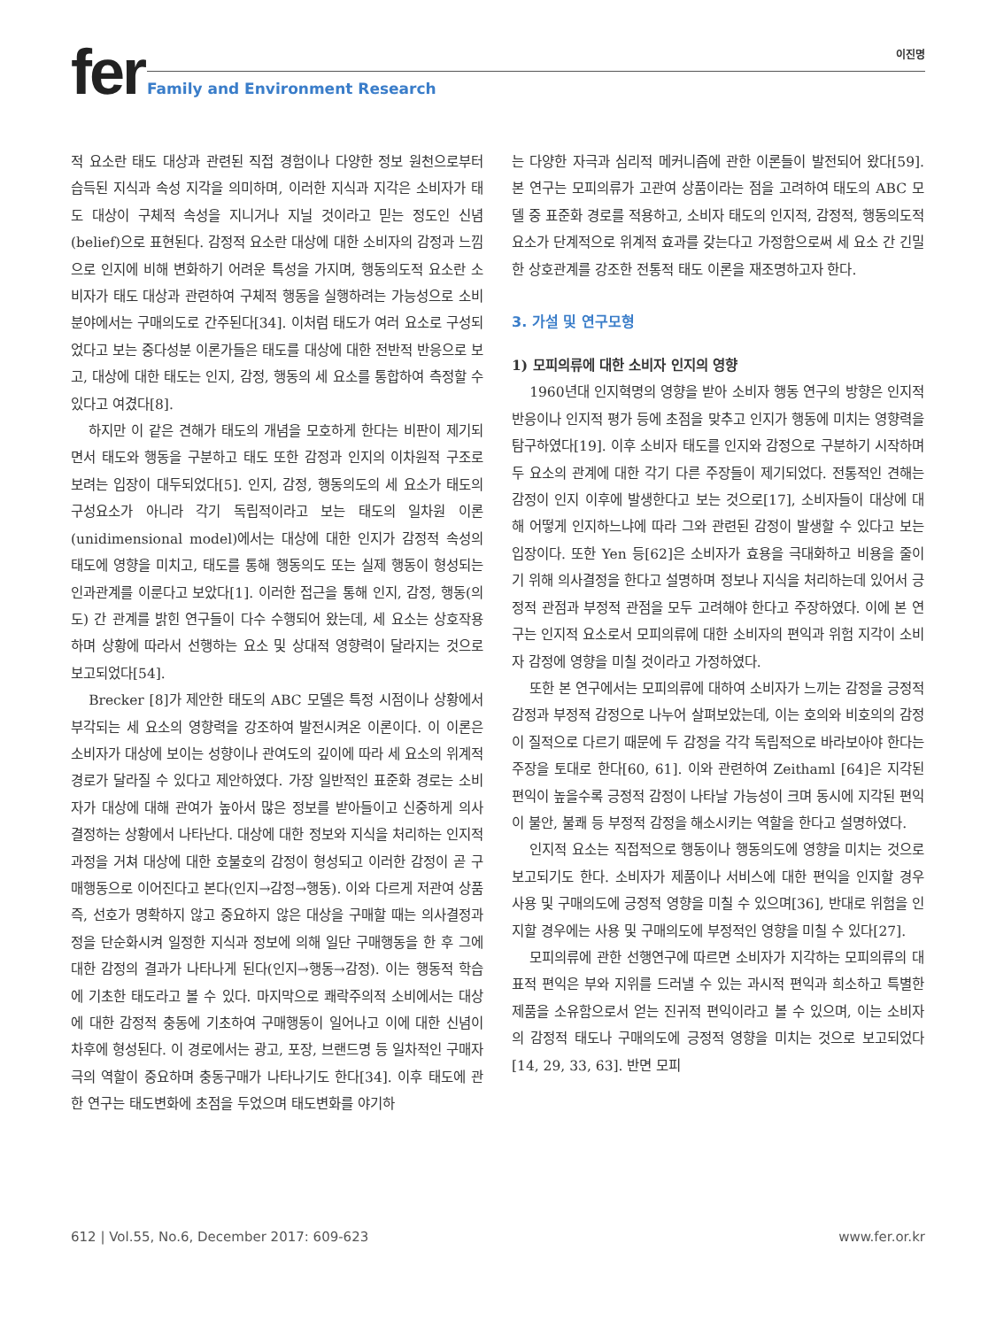fer
Family and Environment Research
이진명
적 요소란 태도 대상과 관련된 직접 경험이나 다양한 정보 원천으로부터 습득된 지식과 속성 지각을 의미하며, 이러한 지식과 지각은 소비자가 태도 대상이 구체적 속성을 지니거나 지닐 것이라고 믿는 정도인 신념(belief)으로 표현된다. 감정적 요소란 대상에 대한 소비자의 감정과 느낌으로 인지에 비해 변화하기 어려운 특성을 가지며, 행동의도적 요소란 소비자가 태도 대상과 관련하여 구체적 행동을 실행하려는 가능성으로 소비 분야에서는 구매의도로 간주된다[34]. 이처럼 태도가 여러 요소로 구성되었다고 보는 중다성분 이론가들은 태도를 대상에 대한 전반적 반응으로 보고, 대상에 대한 태도는 인지, 감정, 행동의 세 요소를 통합하여 측정할 수 있다고 여겼다[8].
하지만 이 같은 견해가 태도의 개념을 모호하게 한다는 비판이 제기되면서 태도와 행동을 구분하고 태도 또한 감정과 인지의 이차원적 구조로 보려는 입장이 대두되었다[5]. 인지, 감정, 행동의도의 세 요소가 태도의 구성요소가 아니라 각기 독립적이라고 보는 태도의 일차원 이론(unidimensional model)에서는 대상에 대한 인지가 감정적 속성의 태도에 영향을 미치고, 태도를 통해 행동의도 또는 실제 행동이 형성되는 인과관계를 이룬다고 보았다[1]. 이러한 접근을 통해 인지, 감정, 행동(의도) 간 관계를 밝힌 연구들이 다수 수행되어 왔는데, 세 요소는 상호작용하며 상황에 따라서 선행하는 요소 및 상대적 영향력이 달라지는 것으로 보고되었다[54].
Brecker [8]가 제안한 태도의 ABC 모델은 특정 시점이나 상황에서 부각되는 세 요소의 영향력을 강조하여 발전시켜온 이론이다. 이 이론은 소비자가 대상에 보이는 성향이나 관여도의 깊이에 따라 세 요소의 위계적 경로가 달라질 수 있다고 제안하였다. 가장 일반적인 표준화 경로는 소비자가 대상에 대해 관여가 높아서 많은 정보를 받아들이고 신중하게 의사 결정하는 상황에서 나타난다. 대상에 대한 정보와 지식을 처리하는 인지적 과정을 거쳐 대상에 대한 호불호의 감정이 형성되고 이러한 감정이 곧 구매행동으로 이어진다고 본다(인지→감정→행동). 이와 다르게 저관여 상품 즉, 선호가 명확하지 않고 중요하지 않은 대상을 구매할 때는 의사결정과정을 단순화시켜 일정한 지식과 정보에 의해 일단 구매행동을 한 후 그에 대한 감정의 결과가 나타나게 된다(인지→행동→감정). 이는 행동적 학습에 기초한 태도라고 볼 수 있다. 마지막으로 쾌락주의적 소비에서는 대상에 대한 감정적 충동에 기초하여 구매행동이 일어나고 이에 대한 신념이 차후에 형성된다. 이 경로에서는 광고, 포장, 브랜드명 등 일차적인 구매자극의 역할이 중요하며 충동구매가 나타나기도 한다[34]. 이후 태도에 관한 연구는 태도변화에 초점을 두었으며 태도변화를 야기하
는 다양한 자극과 심리적 메커니즘에 관한 이론들이 발전되어 왔다[59]. 본 연구는 모피의류가 고관여 상품이라는 점을 고려하여 태도의 ABC 모델 중 표준화 경로를 적용하고, 소비자 태도의 인지적, 감정적, 행동의도적 요소가 단계적으로 위계적 효과를 갖는다고 가정함으로써 세 요소 간 긴밀한 상호관계를 강조한 전통적 태도 이론을 재조명하고자 한다.
3. 가설 및 연구모형
1) 모피의류에 대한 소비자 인지의 영향
1960년대 인지혁명의 영향을 받아 소비자 행동 연구의 방향은 인지적 반응이나 인지적 평가 등에 초점을 맞추고 인지가 행동에 미치는 영향력을 탐구하였다[19]. 이후 소비자 태도를 인지와 감정으로 구분하기 시작하며 두 요소의 관계에 대한 각기 다른 주장들이 제기되었다. 전통적인 견해는 감정이 인지 이후에 발생한다고 보는 것으로[17], 소비자들이 대상에 대해 어떻게 인지하느냐에 따라 그와 관련된 감정이 발생할 수 있다고 보는 입장이다. 또한 Yen 등[62]은 소비자가 효용을 극대화하고 비용을 줄이기 위해 의사결정을 한다고 설명하며 정보나 지식을 처리하는데 있어서 긍정적 관점과 부정적 관점을 모두 고려해야 한다고 주장하였다. 이에 본 연구는 인지적 요소로서 모피의류에 대한 소비자의 편익과 위험 지각이 소비자 감정에 영향을 미칠 것이라고 가정하였다.
또한 본 연구에서는 모피의류에 대하여 소비자가 느끼는 감정을 긍정적 감정과 부정적 감정으로 나누어 살펴보았는데, 이는 호의와 비호의의 감정이 질적으로 다르기 때문에 두 감정을 각각 독립적으로 바라보아야 한다는 주장을 토대로 한다[60, 61]. 이와 관련하여 Zeithaml [64]은 지각된 편익이 높을수록 긍정적 감정이 나타날 가능성이 크며 동시에 지각된 편익이 불안, 불쾌 등 부정적 감정을 해소시키는 역할을 한다고 설명하였다.
인지적 요소는 직접적으로 행동이나 행동의도에 영향을 미치는 것으로 보고되기도 한다. 소비자가 제품이나 서비스에 대한 편익을 인지할 경우 사용 및 구매의도에 긍정적 영향을 미칠 수 있으며[36], 반대로 위험을 인지할 경우에는 사용 및 구매의도에 부정적인 영향을 미칠 수 있다[27].
모피의류에 관한 선행연구에 따르면 소비자가 지각하는 모피의류의 대표적 편익은 부와 지위를 드러낼 수 있는 과시적 편익과 희소하고 특별한 제품을 소유함으로서 얻는 진귀적 편익이라고 볼 수 있으며, 이는 소비자의 감정적 태도나 구매의도에 긍정적 영향을 미치는 것으로 보고되었다[14, 29, 33, 63]. 반면 모피
612 | Vol.55, No.6, December 2017: 609-623 www.fer.or.kr